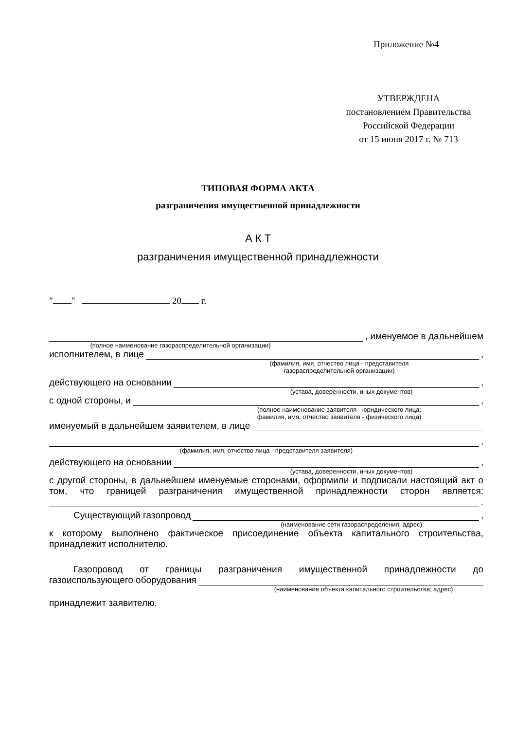Приложение №4
УТВЕРЖДЕНА
постановлением Правительства
Российской Федерации
от 15 июня 2017 г. № 713
ТИПОВАЯ ФОРМА АКТА
разграничения имущественной принадлежности
А К Т
разграничения имущественной принадлежности
" " 20 г.
, именуемое в дальнейшем
(полное наименование газораспределительной организации)
исполнителем, в лице ,
(фамилия, имя, отчество лица - представителя
газораспределительной организации)
действующего на основании ,
(устава, доверенности, иных документов)
с одной стороны, и ,
(полное наименование заявителя - юридического лица;
фамилия, имя, отчество заявителя - физического лица)
именуемый в дальнейшем заявителем, в лице
,
(фамилия, имя, отчество лица - представителя заявителя)
действующего на основании ,
(устава, доверенности, иных документов)
с другой стороны, в дальнейшем именуемые сторонами, оформили и подписали настоящий акт о том, что границей разграничения имущественной принадлежности сторон является:
.
Существующий газопровод ,
(наименование сети газораспределения, адрес)
к которому выполнено фактическое присоединение объекта капитального строительства, принадлежит исполнителю.
Газопровод от границы разграничения имущественной принадлежности до
газоиспользующего оборудования
(наименование объекта капитального строительства; адрес)
принадлежит заявителю.